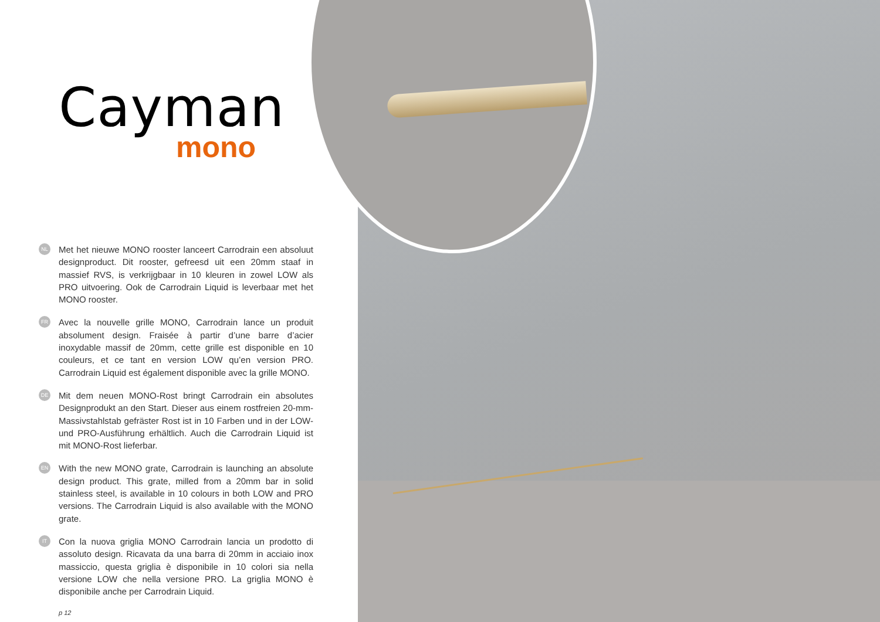Cayman
mono
NL
Met het nieuwe MONO rooster lanceert Carrodrain een absoluut designproduct. Dit rooster, gefreesd uit een 20mm staaf in massief RVS, is verkrijgbaar in 10 kleuren in zowel LOW als PRO uitvoering. Ook de Carrodrain Liquid is leverbaar met het MONO rooster.
FR
Avec la nouvelle grille MONO, Carrodrain lance un produit absolument design. Fraisée à partir d’une barre d’acier inoxydable massif de 20mm, cette grille est disponible en 10 couleurs, et ce tant en version LOW qu’en version PRO. Carrodrain Liquid est également disponible avec la grille MONO.
DE
Mit dem neuen MONO-Rost bringt Carrodrain ein absolutes Designprodukt an den Start. Dieser aus einem rostfreien 20-mm-Massivstahlstab gefräster Rost ist in 10 Farben und in der LOW- und PRO-Ausführung erhältlich. Auch die Carrodrain Liquid ist mit MONO-Rost lieferbar.
EN
With the new MONO grate, Carrodrain is launching an absolute design product. This grate, milled from a 20mm bar in solid stainless steel, is available in 10 colours in both LOW and PRO versions. The Carrodrain Liquid is also available with the MONO grate.
IT
Con la nuova griglia MONO Carrodrain lancia un prodotto di assoluto design. Ricavata da una barra di 20mm in acciaio inox massiccio, questa griglia è disponibile in 10 colori sia nella versione LOW che nella versione PRO. La griglia MONO è disponibile anche per Carrodrain Liquid.
p 12